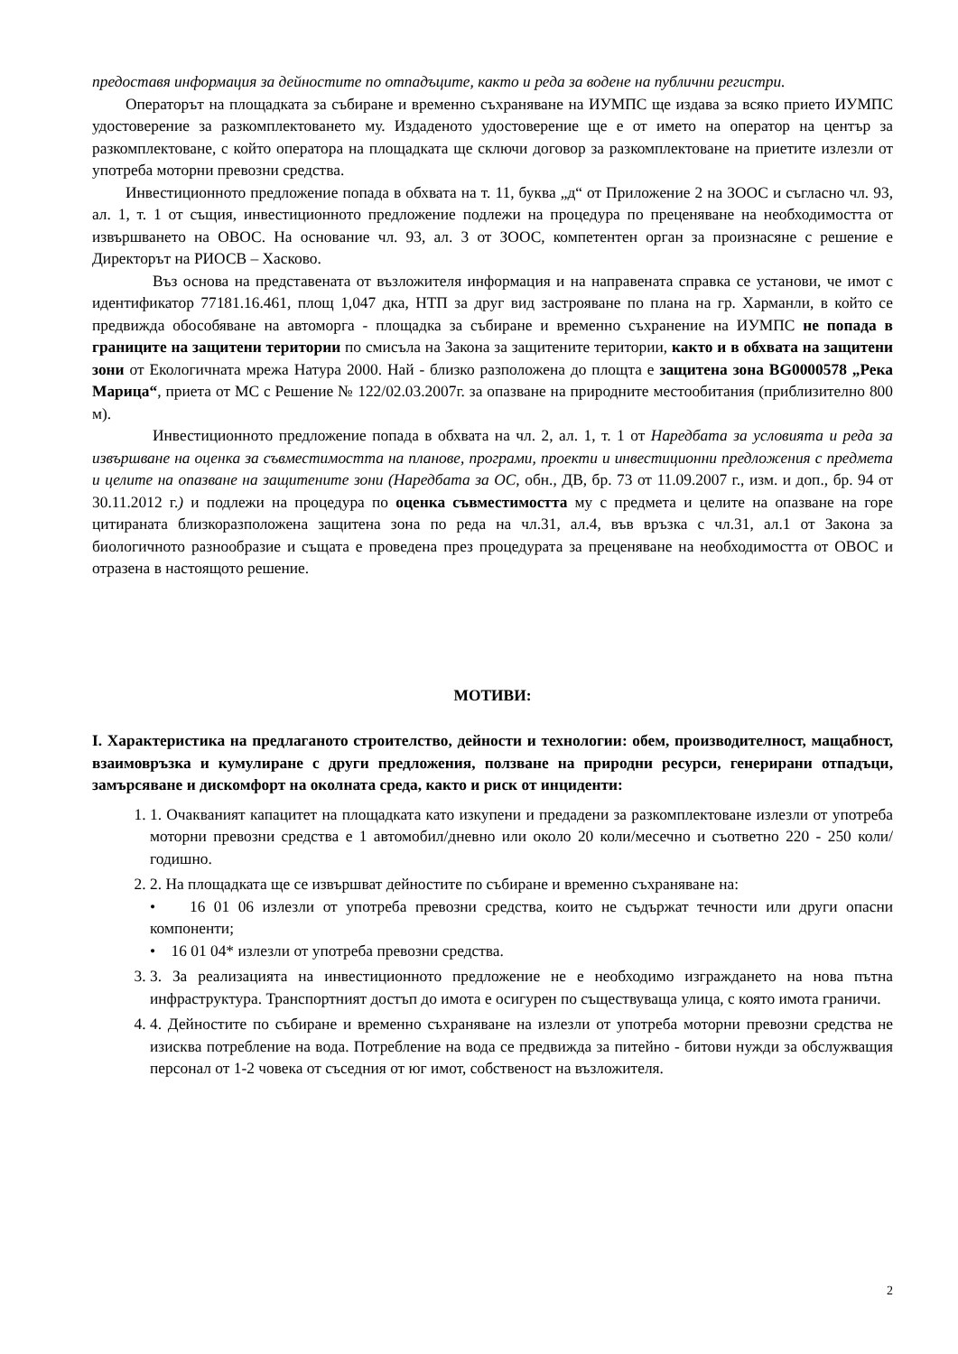предоставя информация за дейностите по отпадъците, както и реда за водене на публични регистри.
Операторът на площадката за събиране и временно съхраняване на ИУМПС ще издава за всяко прието ИУМПС удостоверение за разкомплектоването му. Издаденото удостоверение ще е от името на оператор на център за разкомплектоване, с който оператора на площадката ще сключи договор за разкомплектоване на приетите излезли от употреба моторни превозни средства.
Инвестиционното предложение попада в обхвата на т. 11, буква „д“ от Приложение 2 на ЗООС и съгласно чл. 93, ал. 1, т. 1 от същия, инвестиционното предложение подлежи на процедура по преценяване на необходимостта от извършването на ОВОС. На основание чл. 93, ал. 3 от ЗООС, компетентен орган за произнасяне с решение е Директорът на РИОСВ – Хасково.
Въз основа на представената от възложителя информация и на направената справка се установи, че имот с идентификатор 77181.16.461, площ 1,047 дка, НТП за друг вид застрояване по плана на гр. Харманли, в който се предвижда обособяване на автоморга - площадка за събиране и временно съхранение на ИУМПС не попада в границите на защитени територии по смисъла на Закона за защитените територии, както и в обхвата на защитени зони от Екологичната мрежа Натура 2000. Най - близко разположена до площта е защитена зона BG0000578 „Река Марица“, приета от МС с Решение № 122/02.03.2007г. за опазване на природните местообитания (приблизително 800 м).
Инвестиционното предложение попада в обхвата на чл. 2, ал. 1, т. 1 от Наредбата за условията и реда за извършване на оценка за съвместимостта на планове, програми, проекти и инвестиционни предложения с предмета и целите на опазване на защитените зони (Наредбата за ОС, обн., ДВ, бр. 73 от 11.09.2007 г., изм. и доп., бр. 94 от 30.11.2012 г.) и подлежи на процедура по оценка съвместимостта му с предмета и целите на опазване на горе цитираната близкоразположена защитена зона по реда на чл.31, ал.4, във връзка с чл.31, ал.1 от Закона за биологичното разнообразие и същата е проведена през процедурата за преценяване на необходимостта от ОВОС и отразена в настоящото решение.
МОТИВИ:
I. Характеристика на предлаганото строителство, дейности и технологии: обем, производителност, мащабност, взаимовръзка и кумулиране с други предложения, ползване на природни ресурси, генерирани отпадъци, замърсяване и дискомфорт на околната среда, както и риск от инциденти:
1. 1. Очакваният капацитет на площадката като изкупени и предадени за разкомплектоване излезли от употреба моторни превозни средства е 1 автомобил/дневно или около 20 коли/месечно и съответно 220 - 250 коли/годишно.
2. 2. На площадката ще се извършват дейностите по събиране и временно съхраняване на:
• 16 01 06 излезли от употреба превозни средства, които не съдържат течности или други опасни компоненти;
• 16 01 04* излезли от употреба превозни средства.
3. 3. За реализацията на инвестиционното предложение не е необходимо изграждането на нова пътна инфраструктура. Транспортният достъп до имота е осигурен по съществуваща улица, с която имота граничи.
4. 4. Дейностите по събиране и временно съхраняване на излезли от употреба моторни превозни средства не изисква потребление на вода. Потребление на вода се предвижда за питейно - битови нужди за обслужващия персонал от 1-2 човека от съседния от юг имот, собственост на възложителя.
2